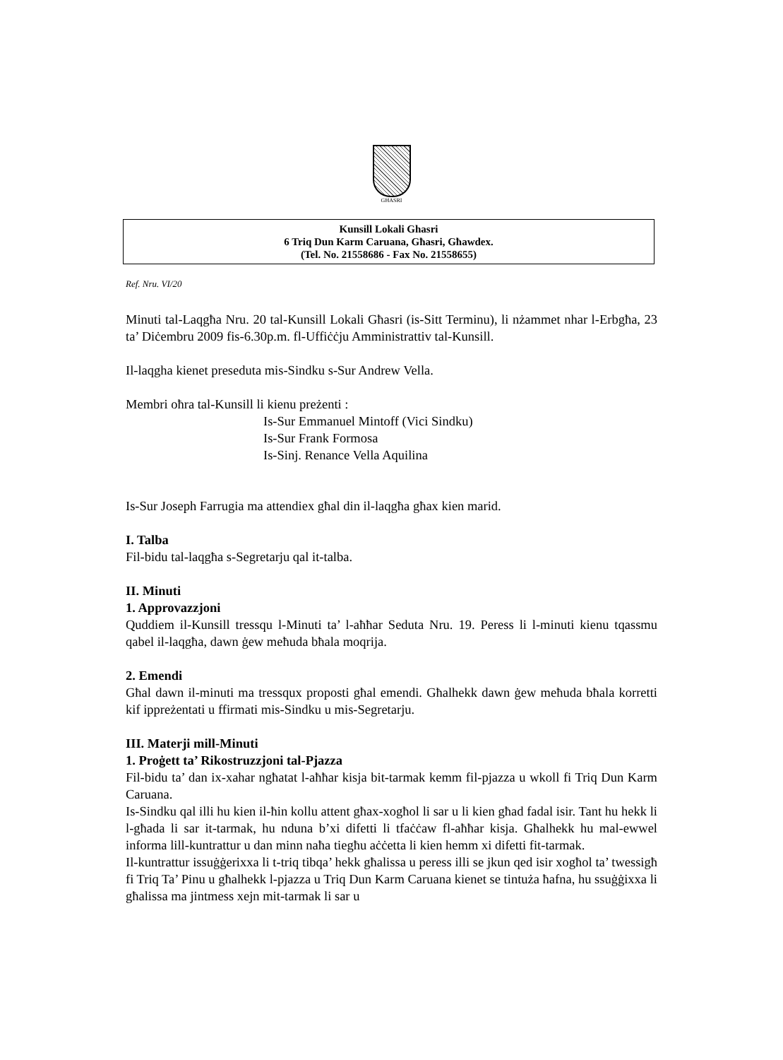GĦASRI
Kunsill Lokali Ghasri
6 Triq Dun Karm Caruana, Għasri, Għawdex.
(Tel. No. 21558686 - Fax No. 21558655)
Ref. Nru. VI/20
Minuti tal-Laqgħa Nru. 20 tal-Kunsill Lokali Għasri (is-Sitt Terminu), li nżammet nhar l-Erbgħa, 23 ta’ Diċembru 2009 fis-6.30p.m. fl-Uffiċċju Amministrattiv tal-Kunsill.
Il-laqgha kienet preseduta mis-Sindku s-Sur Andrew Vella.
Membri oħra tal-Kunsill li kienu preżenti :
Is-Sur Emmanuel Mintoff (Vici Sindku)
Is-Sur Frank Formosa
Is-Sinj. Renance Vella Aquilina
Is-Sur Joseph Farrugia ma attendiex għal din il-laqgħa għax kien marid.
I. Talba
Fil-bidu tal-laqgħa s-Segretarju qal it-talba.
II. Minuti
1. Approvazzjoni
Quddiem il-Kunsill tressqu l-Minuti ta’ l-aħħar Seduta Nru. 19. Peress li l-minuti kienu tqassmu qabel il-laqgħa, dawn ġew meħuda bħala moqrija.
2. Emendi
Għal dawn il-minuti ma tressqux proposti għal emendi. Għalhekk dawn ġew meħuda bħala korretti kif ippreżentati u ffirmati mis-Sindku u mis-Segretarju.
III. Materji mill-Minuti
1. Proġett ta’ Rikostruzzjoni tal-Pjazza
Fil-bidu ta’ dan ix-xahar ngħatat l-aħħar kisja bit-tarmak kemm fil-pjazza u wkoll fi Triq Dun Karm Caruana.
Is-Sindku qal illi hu kien il-ħin kollu attent għax-xogħol li sar u li kien għad fadal isir. Tant hu hekk li l-għada li sar it-tarmak, hu nduna b’xi difetti li tfaċċaw fl-aħħar kisja. Għalhekk hu mal-ewwel informa lill-kuntrattur u dan minn naħa tiegħu aċċetta li kien hemm xi difetti fit-tarmak.
Il-kuntrattur issuġġerixxa li t-triq tibqa’ hekk għalissa u peress illi se jkun qed isir xogħol ta’ twessigħ fi Triq Ta’ Pinu u għalhekk l-pjazza u Triq Dun Karm Caruana kienet se tintuża ħafna, hu ssuġġixxa li għalissa ma jintmess xejn mit-tarmak li sar u